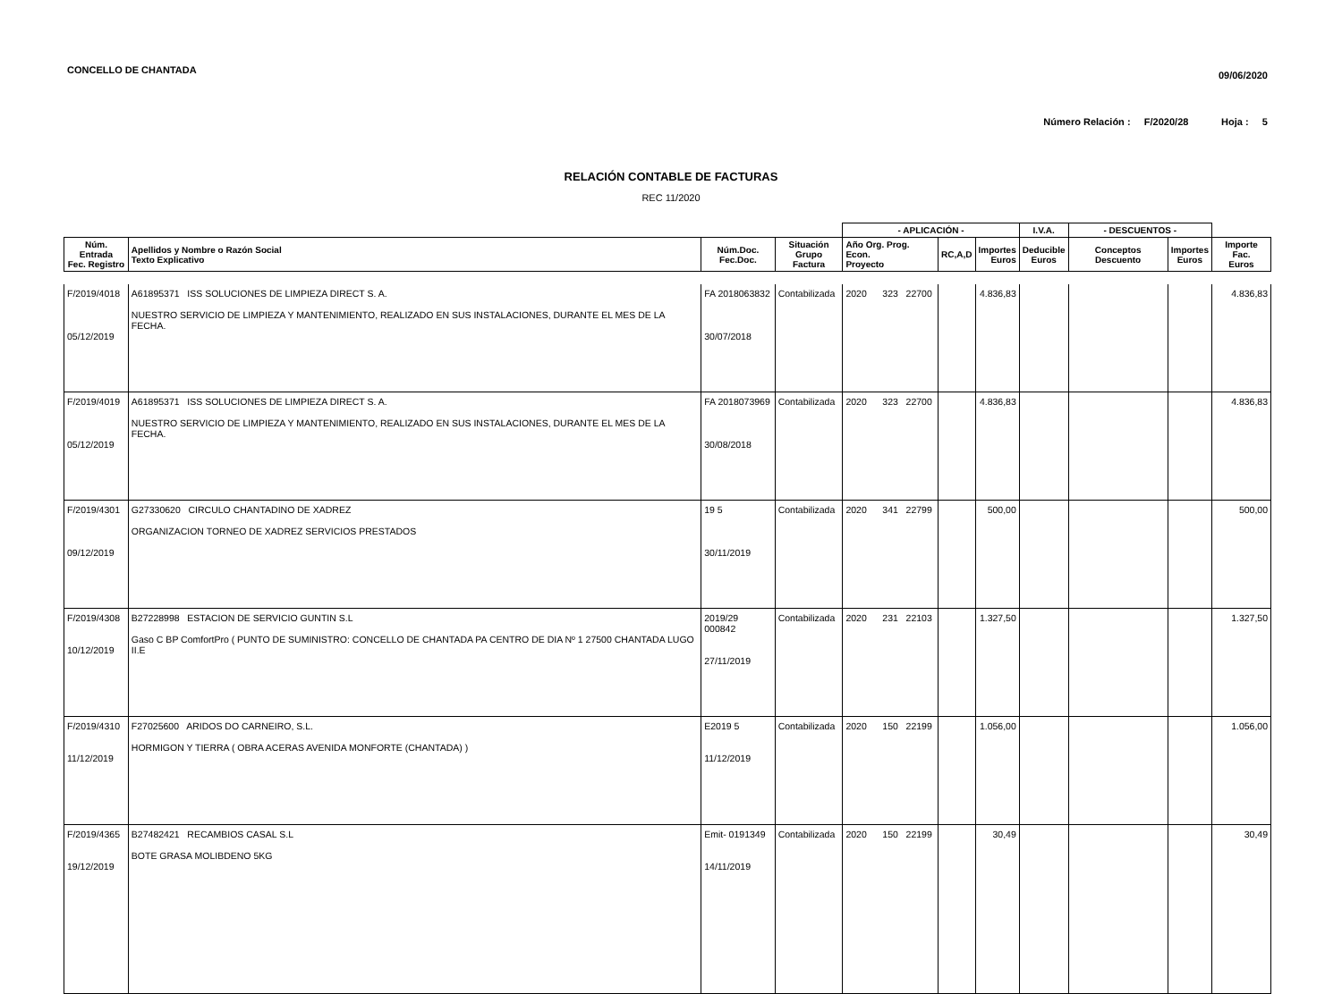CONCELLO DE CHANTADA
09/06/2020
Número Relación : F/2020/28 Hoja : 5
RELACIÓN CONTABLE DE FACTURAS
REC 11/2020
| | | | | - APLICACIÓN - | | | I.V.A. | - DESCUENTOS - | | |
| --- | --- | --- | --- | --- | --- | --- | --- | --- | --- | --- |
| Núm. Entrada Fec. Registro | Apellidos y Nombre o Razón Social Texto Explicativo | Núm.Doc. Fec.Doc. | Situación Grupo Factura | Año Org. Prog. Econ. Proyecto | RC,A,D | Importes Euros | Deducible Euros | Conceptos Descuento | Importes Euros | Importe Fac. Euros |
| F/2019/4018 05/12/2019 | A61895371 ISS SOLUCIONES DE LIMPIEZA DIRECT S. A. NUESTRO SERVICIO DE LIMPIEZA Y MANTENIMIENTO, REALIZADO EN SUS INSTALACIONES, DURANTE EL MES DE LA FECHA. | FA 2018063832 30/07/2018 | Contabilizada | 2020 323 22700 | | 4.836,83 | | | | 4.836,83 |
| F/2019/4019 05/12/2019 | A61895371 ISS SOLUCIONES DE LIMPIEZA DIRECT S. A. NUESTRO SERVICIO DE LIMPIEZA Y MANTENIMIENTO, REALIZADO EN SUS INSTALACIONES, DURANTE EL MES DE LA FECHA. | FA 2018073969 30/08/2018 | Contabilizada | 2020 323 22700 | | 4.836,83 | | | | 4.836,83 |
| F/2019/4301 09/12/2019 | G27330620 CIRCULO CHANTADINO DE XADREZ ORGANIZACION TORNEO DE XADREZ SERVICIOS PRESTADOS | 19 5 30/11/2019 | Contabilizada | 2020 341 22799 | | 500,00 | | | | 500,00 |
| F/2019/4308 10/12/2019 | B27228998 ESTACION DE SERVICIO GUNTIN S.L Gaso C BP ComfortPro ( PUNTO DE SUMINISTRO: CONCELLO DE CHANTADA PA CENTRO DE DIA Nº 1 27500 CHANTADA LUGO II.E | 2019/29 000842 27/11/2019 | Contabilizada | 2020 231 22103 | | 1.327,50 | | | | 1.327,50 |
| F/2019/4310 11/12/2019 | F27025600 ARIDOS DO CARNEIRO, S.L. HORMIGON Y TIERRA ( OBRA ACERAS AVENIDA MONFORTE (CHANTADA) ) | E2019 5 11/12/2019 | Contabilizada | 2020 150 22199 | | 1.056,00 | | | | 1.056,00 |
| F/2019/4365 19/12/2019 | B27482421 RECAMBIOS CASAL S.L BOTE GRASA MOLIBDENO 5KG | Emit- 0191349 14/11/2019 | Contabilizada | 2020 150 22199 | | 30,49 | | | | 30,49 |